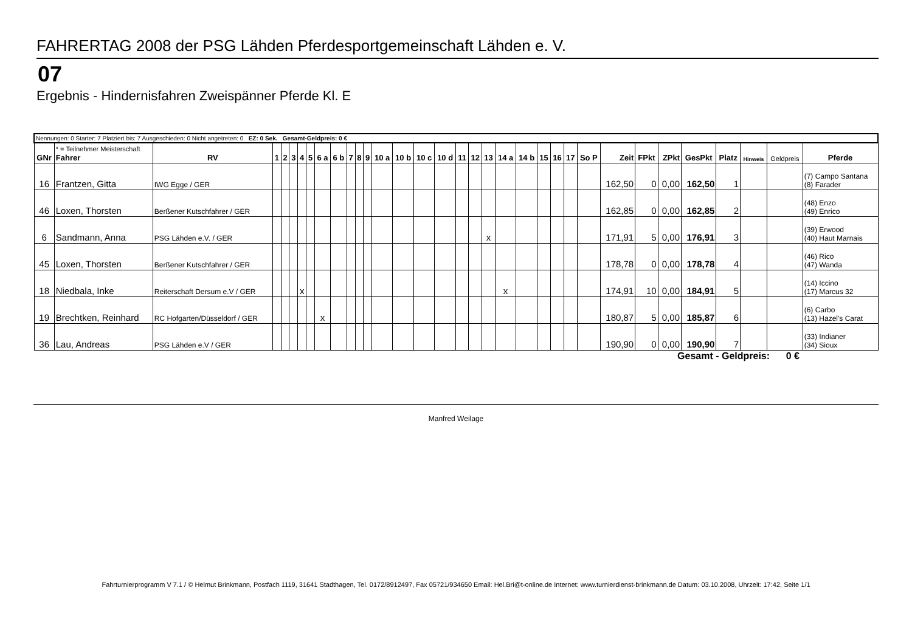FAHRERTAG 2008 der PSG Lähden Pferdesportgemeinschaft Lähden e. V.
07
Ergebnis - Hindernisfahren Zweispänner Pferde Kl. E
| Nennungen: 0 Starter: 7 Platziert bis: 7 Ausgeschieden: 0 Nicht angetreten: 0 EZ: 0 Sek. Gesamt-Geldpreis: 0 € | | | | | | | | | | | | | | | | | | | | | | | | | | | | | | | | | |
| GNr | * = Teilnehmer Meisterschaft Fahrer | RV | 1 | 2 | 3 | 4 | 5 | 6 a | 6 b | 7 | 8 | 9 | 10 a | 10 b | 10 c | 10 d | 11 | 12 | 13 | 14 a | 14 b | 15 | 16 | 17 | So P | Zeit | FPkt | ZPkt | GesPkt | Platz | Hinweis | Geldpreis | Pferde |
| 16 | Frantzen, Gitta | IWG Egge / GER | | | | | | | | | | | | | | | | | | | | | | | | 162,50 | 0 | 0,00 | 162,50 | 1 | | | (7) Campo Santana (8) Farader |
| 46 | Loxen, Thorsten | Berßener Kutschfahrer / GER | | | | | | | | | | | | | | | | | | | | | | | | 162,85 | 0 | 0,00 | 162,85 | 2 | | | (48) Enzo (49) Enrico |
| 6 | Sandmann, Anna | PSG Lähden e.V. / GER | | | | | | | | | | | | | | | | | x | | | | | | | 171,91 | 5 | 0,00 | 176,91 | 3 | | | (39) Erwood (40) Haut Marnais |
| 45 | Loxen, Thorsten | Berßener Kutschfahrer / GER | | | | | | | | | | | | | | | | | | | | | | | | 178,78 | 0 | 0,00 | 178,78 | 4 | | | (46) Rico (47) Wanda |
| 18 | Niedbala, Inke | Reiterschaft Dersum e.V / GER | | | | x | | | | | | | | | | | | | | x | | | | | | 174,91 | 10 | 0,00 | 184,91 | 5 | | | (14) Iccino (17) Marcus 32 |
| 19 | Brechtken, Reinhard | RC Hofgarten/Düsseldorf / GER | | | | | | x | | | | | | | | | | | | | | | | | | 180,87 | 5 | 0,00 | 185,87 | 6 | | | (6) Carbo (13) Hazel's Carat |
| 36 | Lau, Andreas | PSG Lähden e.V / GER | | | | | | | | | | | | | | | | | | | | | | | | 190,90 | 0 | 0,00 | 190,90 | 7 | | | (33) Indianer (34) Sioux |
Gesamt - Geldpreis: 0 €
Manfred Weilage
Fahrturnierprogramm V 7.1 / © Helmut Brinkmann, Postfach 1119, 31641 Stadthagen, Tel. 0172/8912497, Fax 05721/934650 Email: Hel.Bri@t-online.de Internet: www.turnierdienst-brinkmann.de Datum: 03.10.2008, Uhrzeit: 17:42, Seite 1/1